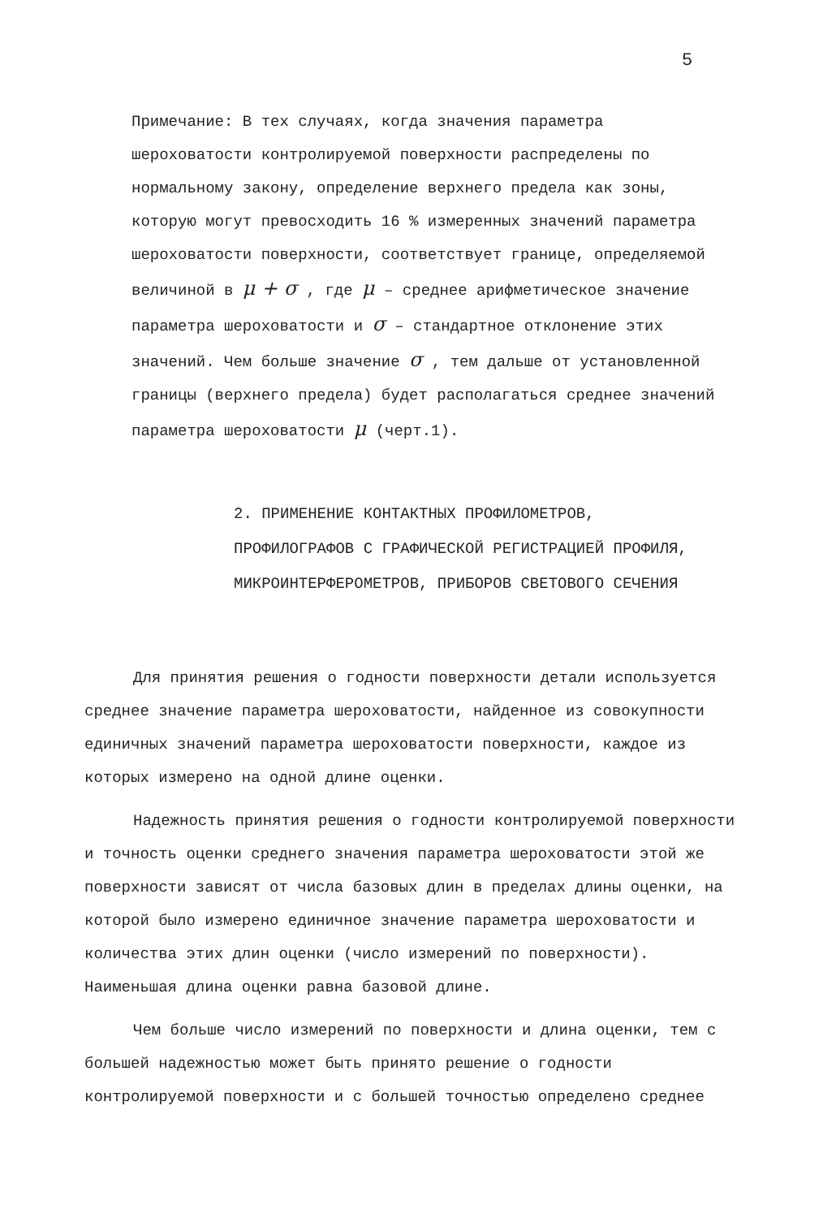5
Примечание: В тех случаях, когда значения параметра шероховатости контролируемой поверхности распределены по нормальному закону, определение верхнего предела как зоны, которую могут превосходить 16 % измеренных значений параметра шероховатости поверхности, соответствует границе, определяемой величиной в μ + σ , где μ – среднее арифметическое значение параметра шероховатости и σ – стандартное отклонение этих значений. Чем больше значение σ , тем дальше от установленной границы (верхнего предела) будет располагаться среднее значений параметра шероховатости μ (черт.1).
2. ПРИМЕНЕНИЕ КОНТАКТНЫХ ПРОФИЛОМЕТРОВ, ПРОФИЛОГРАФОВ С ГРАФИЧЕСКОЙ РЕГИСТРАЦИЕЙ ПРОФИЛЯ, МИКРОИНТЕРФЕРОМЕТРОВ, ПРИБОРОВ СВЕТОВОГО СЕЧЕНИЯ
Для принятия решения о годности поверхности детали используется среднее значение параметра шероховатости, найденное из совокупности единичных значений параметра шероховатости поверхности, каждое из которых измерено на одной длине оценки.
Надежность принятия решения о годности контролируемой поверхности и точность оценки среднего значения параметра шероховатости этой же поверхности зависят от числа базовых длин в пределах длины оценки, на которой было измерено единичное значение параметра шероховатости и количества этих длин оценки (число измерений по поверхности). Наименьшая длина оценки равна базовой длине.
Чем больше число измерений по поверхности и длина оценки, тем с большей надежностью может быть принято решение о годности контролируемой поверхности и с большей точностью определено среднее